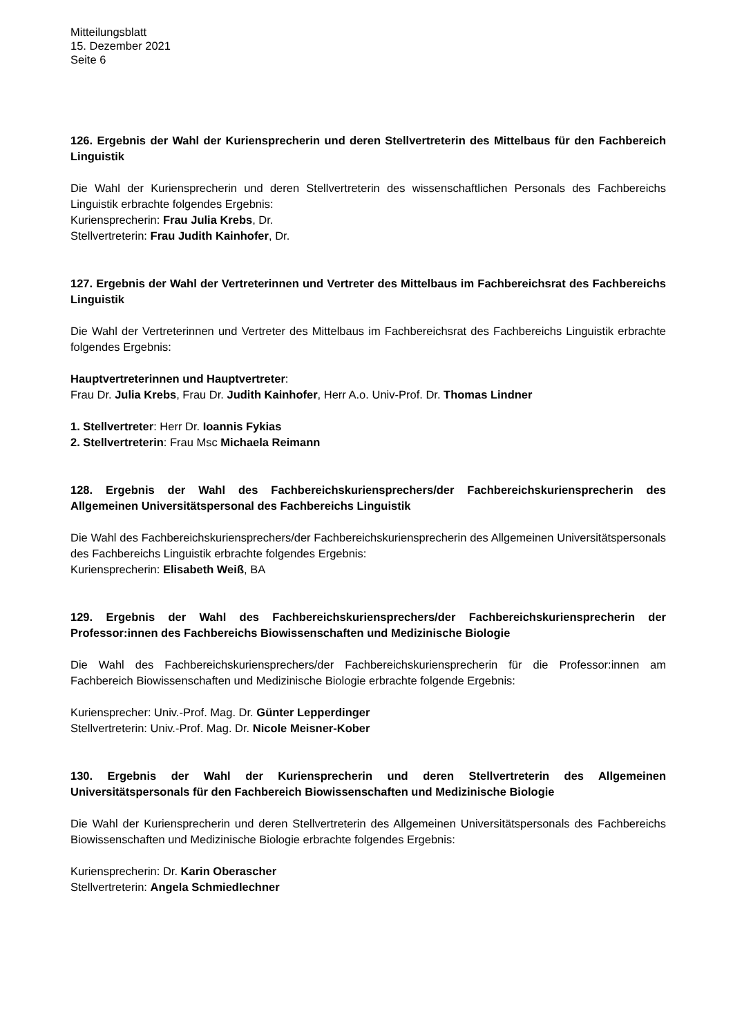Mitteilungsblatt
15. Dezember 2021
Seite 6
126. Ergebnis der Wahl der Kuriensprecherin und deren Stellvertreterin des Mittelbaus für den Fachbereich Linguistik
Die Wahl der Kuriensprecherin und deren Stellvertreterin des wissenschaftlichen Personals des Fachbereichs Linguistik erbrachte folgendes Ergebnis:
Kuriensprecherin: Frau Julia Krebs, Dr.
Stellvertreterin: Frau Judith Kainhofer, Dr.
127. Ergebnis der Wahl der Vertreterinnen und Vertreter des Mittelbaus im Fachbereichsrat des Fachbereichs Linguistik
Die Wahl der Vertreterinnen und Vertreter des Mittelbaus im Fachbereichsrat des Fachbereichs Linguistik erbrachte folgendes Ergebnis:
Hauptvertreterinnen und Hauptvertreter:
Frau Dr. Julia Krebs, Frau Dr. Judith Kainhofer, Herr A.o. Univ-Prof. Dr. Thomas Lindner
1. Stellvertreter: Herr Dr. Ioannis Fykias
2. Stellvertreterin: Frau Msc Michaela Reimann
128. Ergebnis der Wahl des Fachbereichskuriensprechers/der Fachbereichskuriensprecherin des Allgemeinen Universitätspersonal des Fachbereichs Linguistik
Die Wahl des Fachbereichskuriensprechers/der Fachbereichskuriensprecherin des Allgemeinen Universitätspersonals des Fachbereichs Linguistik erbrachte folgendes Ergebnis:
Kuriensprecherin: Elisabeth Weiß, BA
129. Ergebnis der Wahl des Fachbereichskuriensprechers/der Fachbereichskuriensprecherin der Professor:innen des Fachbereichs Biowissenschaften und Medizinische Biologie
Die Wahl des Fachbereichskuriensprechers/der Fachbereichskuriensprecherin für die Professor:innen am Fachbereich Biowissenschaften und Medizinische Biologie erbrachte folgende Ergebnis:
Kuriensprecher: Univ.-Prof. Mag. Dr. Günter Lepperdinger
Stellvertreterin: Univ.-Prof. Mag. Dr. Nicole Meisner-Kober
130. Ergebnis der Wahl der Kuriensprecherin und deren Stellvertreterin des Allgemeinen Universitätspersonals für den Fachbereich Biowissenschaften und Medizinische Biologie
Die Wahl der Kuriensprecherin und deren Stellvertreterin des Allgemeinen Universitätspersonals des Fachbereichs Biowissenschaften und Medizinische Biologie erbrachte folgendes Ergebnis:
Kuriensprecherin: Dr. Karin Oberascher
Stellvertreterin: Angela Schmiedlechner